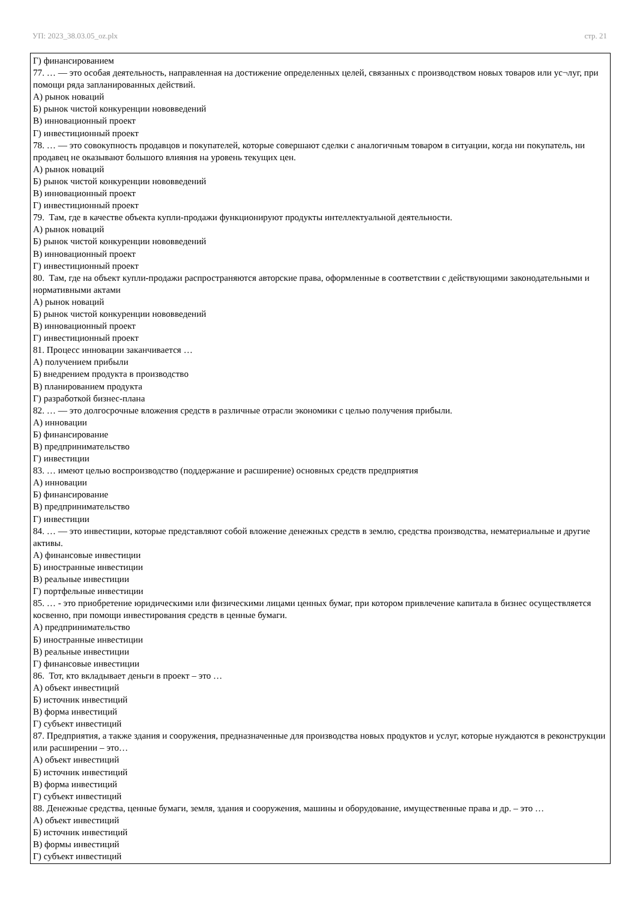УП: 2023_38.03.05_oz.plx стр. 21
Г) финансированием
77. … — это особая деятельность, направленная на достижение определенных целей, связанных с производством новых товаров или ус¬луг, при помощи ряда запланированных действий.
А) рынок новаций
Б) рынок чистой конкуренции нововведений
В) инновационный проект
Г) инвестиционный проект
78. … — это совокупность продавцов и покупателей, которые совершают сделки с аналогичным товаром в ситуации, когда ни покупатель, ни продавец не оказывают большого влияния на уровень текущих цен.
А) рынок новаций
Б) рынок чистой конкуренции нововведений
В) инновационный проект
Г) инвестиционный проект
79. Там, где в качестве объекта купли-продажи функционируют продукты интеллектуальной деятельности.
А) рынок новаций
Б) рынок чистой конкуренции нововведений
В) инновационный проект
Г) инвестиционный проект
80. Там, где на объект купли-продажи распространяются авторские права, оформленные в соответствии с действующими законодательными и нормативными актами
А) рынок новаций
Б) рынок чистой конкуренции нововведений
В) инновационный проект
Г) инвестиционный проект
81. Процесс инновации заканчивается …
А) получением прибыли
Б) внедрением продукта в производство
В) планированием продукта
Г) разработкой бизнес-плана
82. … — это долгосрочные вложения средств в различные отрасли экономики с целью получения прибыли.
А) инновации
Б) финансирование
В) предпринимательство
Г) инвестиции
83. … имеют целью воспроизводство (поддержание и расширение) основных средств предприятия
А) инновации
Б) финансирование
В) предпринимательство
Г) инвестиции
84. … — это инвестиции, которые представляют собой вложение денежных средств в землю, средства производства, нематериальные и другие активы.
А) финансовые инвестиции
Б) иностранные инвестиции
В) реальные инвестиции
Г) портфельные инвестиции
85. … - это приобретение юридическими или физическими лицами ценных бумаг, при котором привлечение капитала в бизнес осуществляется косвенно, при помощи инвестирования средств в ценные бумаги.
А) предпринимательство
Б) иностранные инвестиции
В) реальные инвестиции
Г) финансовые инвестиции
86. Тот, кто вкладывает деньги в проект – это …
А) объект инвестиций
Б) источник инвестиций
В) форма инвестиций
Г) субъект инвестиций
87. Предприятия, а также здания и сооружения, предназначенные для производства новых продуктов и услуг, которые нуждаются в реконструкции или расширении – это…
А) объект инвестиций
Б) источник инвестиций
В) форма инвестиций
Г) субъект инвестиций
88. Денежные средства, ценные бумаги, земля, здания и сооружения, машины и оборудование, имущественные права и др. – это …
А) объект инвестиций
Б) источник инвестиций
В) формы инвестиций
Г) субъект инвестиций